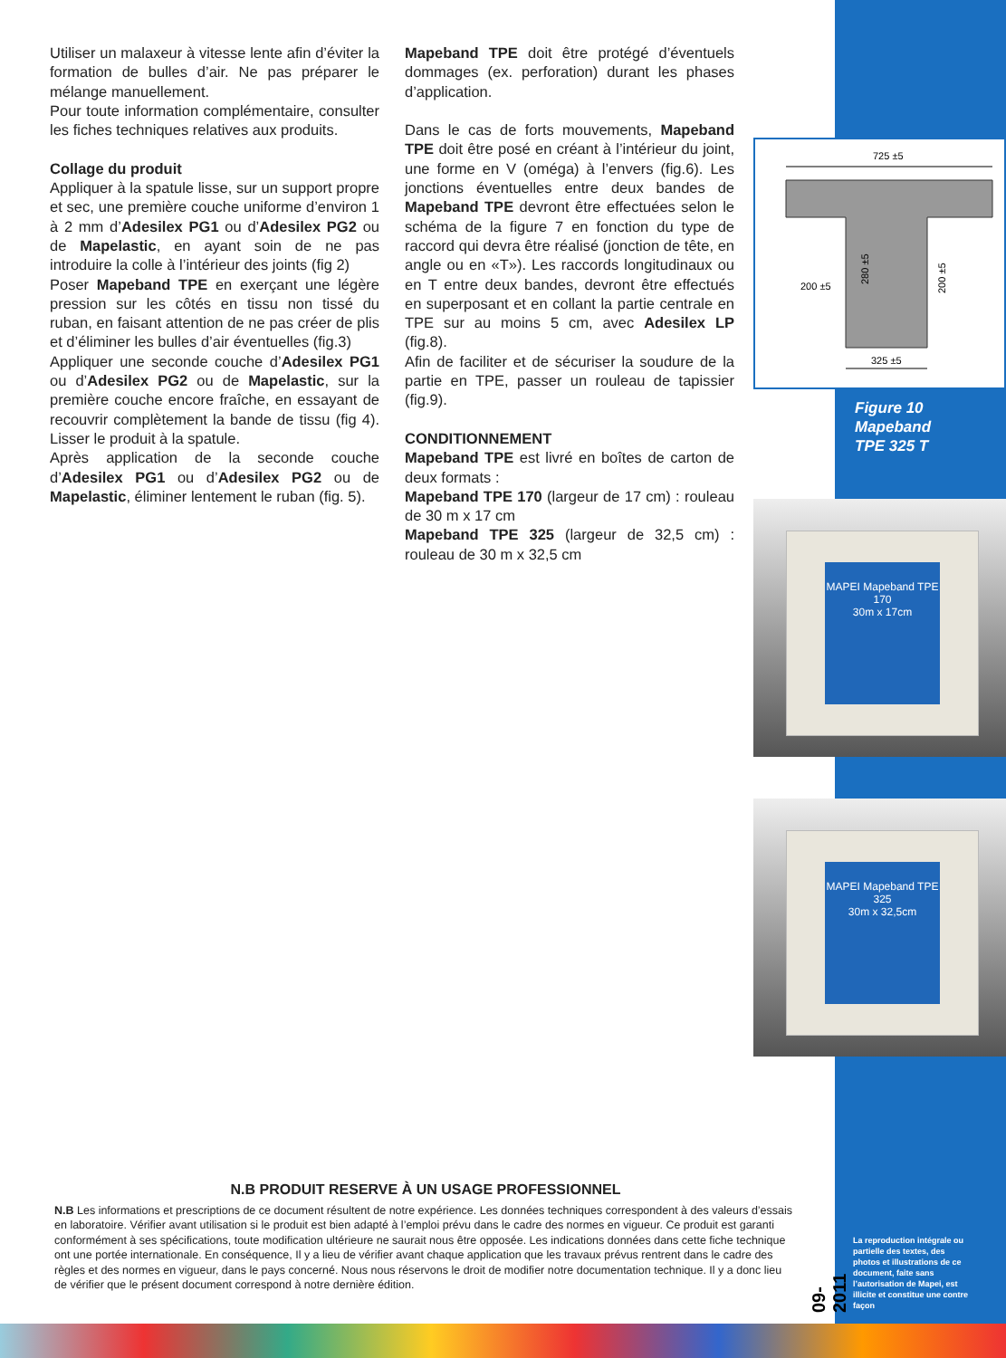Utiliser un malaxeur à vitesse lente afin d’éviter la formation de bulles d’air. Ne pas préparer le mélange manuellement.
Pour toute information complémentaire, consulter les fiches techniques relatives aux produits.
Collage du produit
Appliquer à la spatule lisse, sur un support propre et sec, une première couche uniforme d’environ 1 à 2 mm d’Adesilex PG1 ou d’Adesilex PG2 ou de Mapelastic, en ayant soin de ne pas introduire la colle à l’intérieur des joints (fig 2)
Poser Mapeband TPE en exerçant une légère pression sur les côtés en tissu non tissé du ruban, en faisant attention de ne pas créer de plis et d’éliminer les bulles d’air éventuelles (fig.3)
Appliquer une seconde couche d’Adesilex PG1 ou d’Adesilex PG2 ou de Mapelastic, sur la première couche encore fraîche, en essayant de recouvrir complètement la bande de tissu (fig 4). Lisser le produit à la spatule.
Après application de la seconde couche d’Adesilex PG1 ou d’Adesilex PG2 ou de Mapelastic, éliminer lentement le ruban (fig. 5).
Mapeband TPE doit être protégé d’éventuels dommages (ex. perforation) durant les phases d’application.
Dans le cas de forts mouvements, Mapeband TPE doit être posé en créant à l’intérieur du joint, une forme en V (oméga) à l’envers (fig.6). Les jonctions éventuelles entre deux bandes de Mapeband TPE devront être effectuées selon le schéma de la figure 7 en fonction du type de raccord qui devra être réalisé (jonction de tête, en angle ou en «T»). Les raccords longitudinaux ou en T entre deux bandes, devront être effectués en superposant et en collant la partie centrale en TPE sur au moins 5 cm, avec Adesilex LP (fig.8).
Afin de faciliter et de sécuriser la soudure de la partie en TPE, passer un rouleau de tapissier (fig.9).
CONDITIONNEMENT
Mapeband TPE est livré en boîtes de carton de deux formats :
Mapeband TPE 170 (largeur de 17 cm) : rouleau de 30 m x 17 cm
Mapeband TPE 325 (largeur de 32,5 cm) : rouleau de 30 m x 32,5 cm
725 ±5
200 ±5
280 ±5
200 ±5
325 ±5
Figure 10
Mapeband
TPE 325 T
MAPEI Mapeband TPE 170
30m x 17cm
MAPEI Mapeband TPE 325
30m x 32,5cm
N.B PRODUIT RESERVE À UN USAGE PROFESSIONNEL
N.B Les informations et prescriptions de ce document résultent de notre expérience. Les données techniques correspondent à des valeurs d’essais en laboratoire. Vérifier avant utilisation si le produit est bien adapté à l’emploi prévu dans le cadre des normes en vigueur. Ce produit est garanti conformément à ses spécifications, toute modification ultérieure ne saurait nous être opposée. Les indications données dans cette fiche technique ont une portée internationale. En conséquence, Il y a lieu de vérifier avant chaque application que les travaux prévus rentrent dans le cadre des règles et des normes en vigueur, dans le pays concerné. Nous nous réservons le droit de modifier notre documentation technique. Il y a donc lieu de vérifier que le présent document correspond à notre dernière édition.
09-2011
La reproduction intégrale ou partielle des textes, des photos et illustrations de ce document, faite sans l’autorisation de Mapei, est illicite et constitue une contre façon